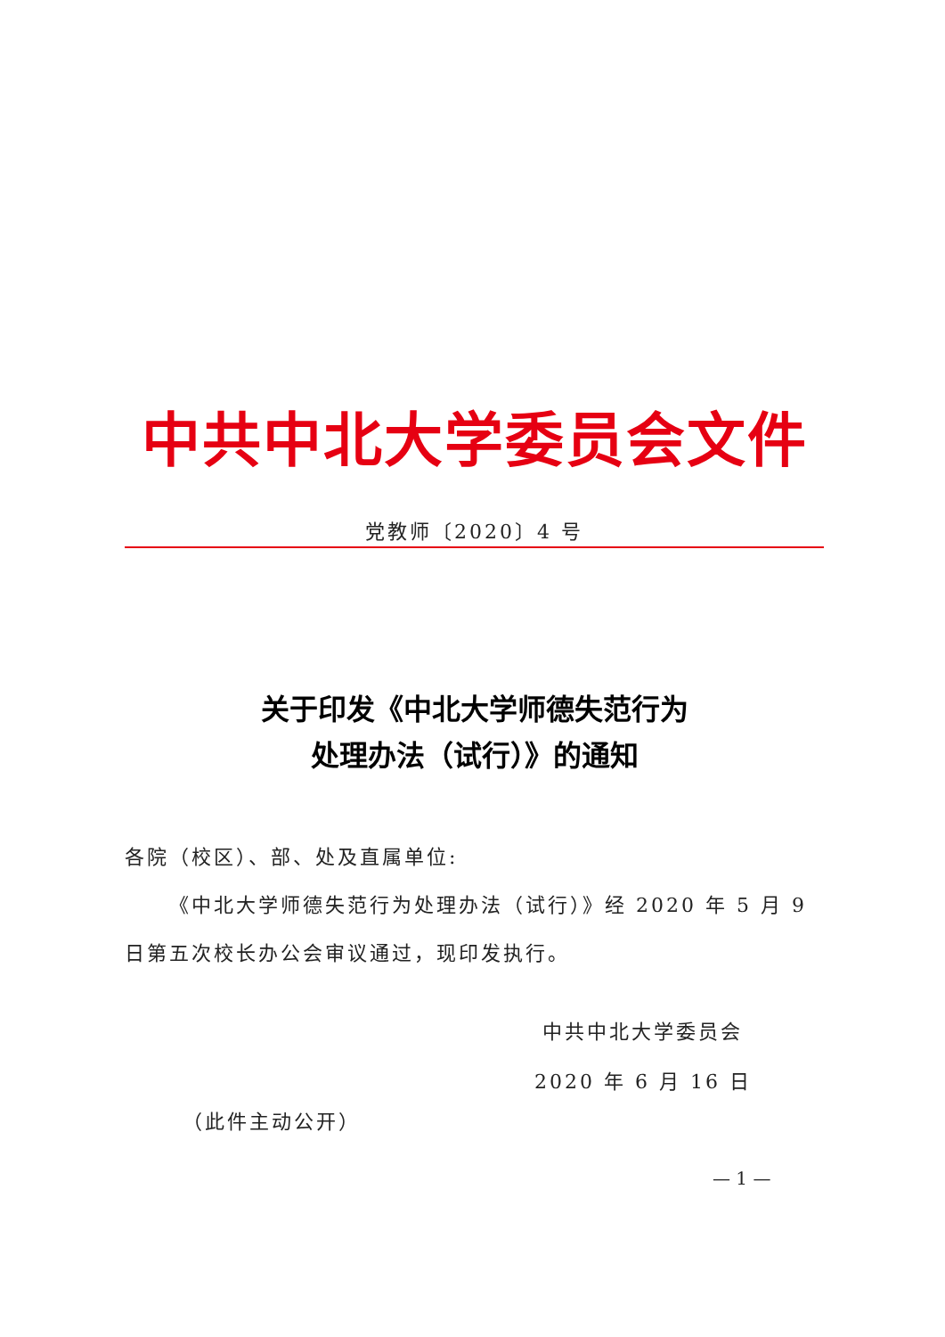中共中北大学委员会文件
党教师〔2020〕4 号
关于印发《中北大学师德失范行为
处理办法（试行）》的通知
各院（校区）、部、处及直属单位:
《中北大学师德失范行为处理办法（试行）》经 2020 年 5 月 9 日第五次校长办公会审议通过，现印发执行。
中共中北大学委员会
2020 年 6 月 16 日
（此件主动公开）
— 1 —